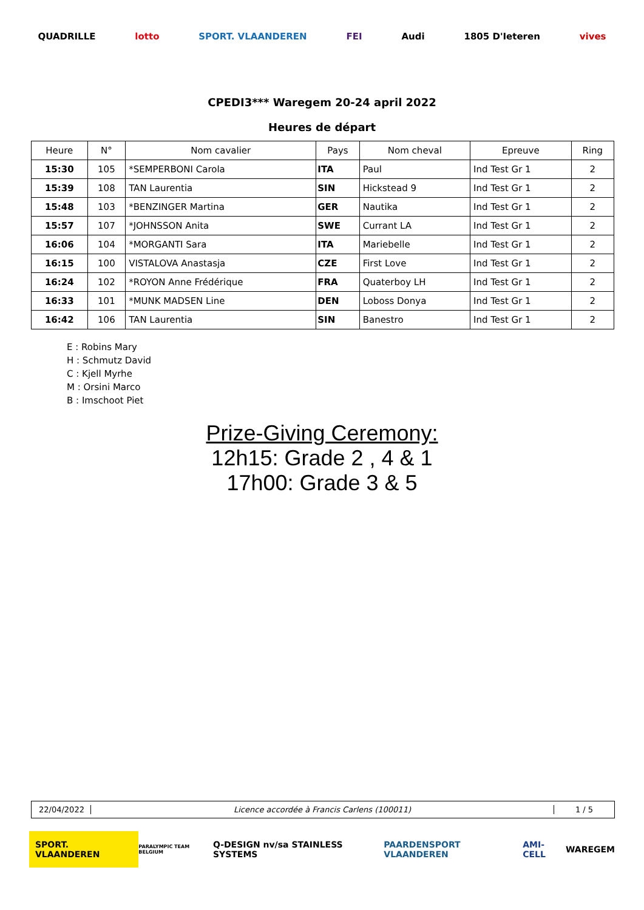QUADRILLE lotto SPORT. VLAANDEREN FEI Audi 1805 D'Ieteren vives
CPEDI3*** Waregem 20-24 april 2022
Heures de départ
| Heure | N° | Nom cavalier | Pays | Nom cheval | Epreuve | Ring |
| --- | --- | --- | --- | --- | --- | --- |
| 15:30 | 105 | *SEMPERBONI Carola | ITA | Paul | Ind Test Gr 1 | 2 |
| 15:39 | 108 | TAN Laurentia | SIN | Hickstead 9 | Ind Test Gr 1 | 2 |
| 15:48 | 103 | *BENZINGER Martina | GER | Nautika | Ind Test Gr 1 | 2 |
| 15:57 | 107 | *JOHNSSON Anita | SWE | Currant LA | Ind Test Gr 1 | 2 |
| 16:06 | 104 | *MORGANTI Sara | ITA | Mariebelle | Ind Test Gr 1 | 2 |
| 16:15 | 100 | VISTALOVA Anastasja | CZE | First Love | Ind Test Gr 1 | 2 |
| 16:24 | 102 | *ROYON Anne Frédérique | FRA | Quaterboy LH | Ind Test Gr 1 | 2 |
| 16:33 | 101 | *MUNK MADSEN Line | DEN | Loboss Donya | Ind Test Gr 1 | 2 |
| 16:42 | 106 | TAN Laurentia | SIN | Banestro | Ind Test Gr 1 | 2 |
E : Robins Mary
H : Schmutz David
C : Kjell Myrhe
M : Orsini Marco
B : Imschoot Piet
Prize-Giving Ceremony:
12h15: Grade 2 , 4 & 1
17h00: Grade 3 & 5
22/04/2022
Licence accordée à Francis Carlens (100011)
1 / 5
SPORT. VLAANDEREN PARALYMPIC TEAM BELGIUM Q-DESIGN nv/sa STAINLESS SYSTEMS PAARDENSPORT VLAANDEREN AMI-CELL WAREGEM